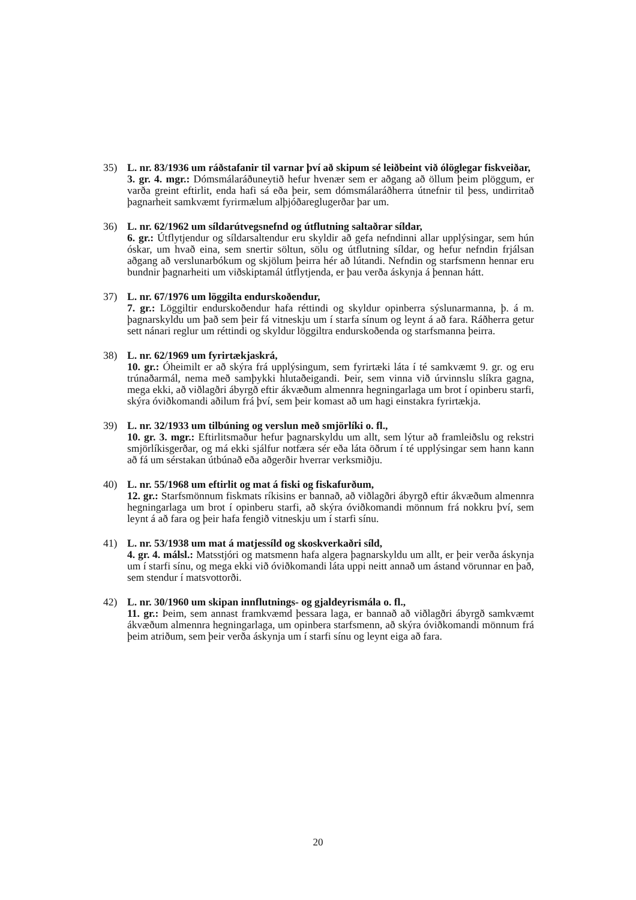35) L. nr. 83/1936 um ráðstafanir til varnar því að skipum sé leiðbeint við ólöglegar fiskveiðar,
3. gr. 4. mgr.: Dómsmálaráðuneytið hefur hvenær sem er aðgang að öllum þeim plöggum, er varða greint eftirlit, enda hafi sá eða þeir, sem dómsmálaráðherra útnefnir til þess, undirritað þagnarheit samkvæmt fyrirmælum alþjóðareglugerðar þar um.
36) L. nr. 62/1962 um síldarútvegsnefnd og útflutning saltaðrar síldar,
6. gr.: Útflytjendur og síldarsaltendur eru skyldir að gefa nefndinni allar upplýsingar, sem hún óskar, um hvað eina, sem snertir söltun, sölu og útflutning síldar, og hefur nefndin frjálsan aðgang að verslunarbókum og skjölum þeirra hér að lútandi. Nefndin og starfsmenn hennar eru bundnir þagnarheiti um viðskiptamál útflytjenda, er þau verða áskynja á þennan hátt.
37) L. nr. 67/1976 um löggilta endurskoðendur,
7. gr.: Löggiltir endurskoðendur hafa réttindi og skyldur opinberra sýslunarmanna, þ. á m. þagnarskyldu um það sem þeir fá vitneskju um í starfa sínum og leynt á að fara. Ráðherra getur sett nánari reglur um réttindi og skyldur löggiltra endurskoðenda og starfsmanna þeirra.
38) L. nr. 62/1969 um fyrirtækjaskrá,
10. gr.: Óheimilt er að skýra frá upplýsingum, sem fyrirtæki láta í té samkvæmt 9. gr. og eru trúnaðarmál, nema með samþykki hlutaðeigandi. Þeir, sem vinna við úrvinnslu slíkra gagna, mega ekki, að viðlagðri ábyrgð eftir ákvæðum almennra hegningarlaga um brot í opinberu starfi, skýra óviðkomandi aðilum frá því, sem þeir komast að um hagi einstakra fyrirtækja.
39) L. nr. 32/1933 um tilbúning og verslun með smjörlíki o. fl.,
10. gr. 3. mgr.: Eftirlitsmaður hefur þagnarskyldu um allt, sem lýtur að framleiðslu og rekstri smjörlíkisgerðar, og má ekki sjálfur notfæra sér eða láta öðrum í té upplýsingar sem hann kann að fá um sérstakan útbúnað eða aðgerðir hverrar verksmiðju.
40) L. nr. 55/1968 um eftirlit og mat á fiski og fiskafurðum,
12. gr.: Starfsmönnum fiskmats ríkisins er bannað, að viðlagðri ábyrgð eftir ákvæðum almennra hegningarlaga um brot í opinberu starfi, að skýra óviðkomandi mönnum frá nokkru því, sem leynt á að fara og þeir hafa fengið vitneskju um í starfi sínu.
41) L. nr. 53/1938 um mat á matjessíld og skoskverkaðri síld,
4. gr. 4. málsl.: Matsstjóri og matsmenn hafa algera þagnarskyldu um allt, er þeir verða áskynja um í starfi sínu, og mega ekki við óviðkomandi láta uppi neitt annað um ástand vörunnar en það, sem stendur í matsvottorði.
42) L. nr. 30/1960 um skipan innflutnings- og gjaldeyrismála o. fl.,
11. gr.: Þeim, sem annast framkvæmd þessara laga, er bannað að viðlagðri ábyrgð samkvæmt ákvæðum almennra hegningarlaga, um opinbera starfsmenn, að skýra óviðkomandi mönnum frá þeim atriðum, sem þeir verða áskynja um í starfi sínu og leynt eiga að fara.
20